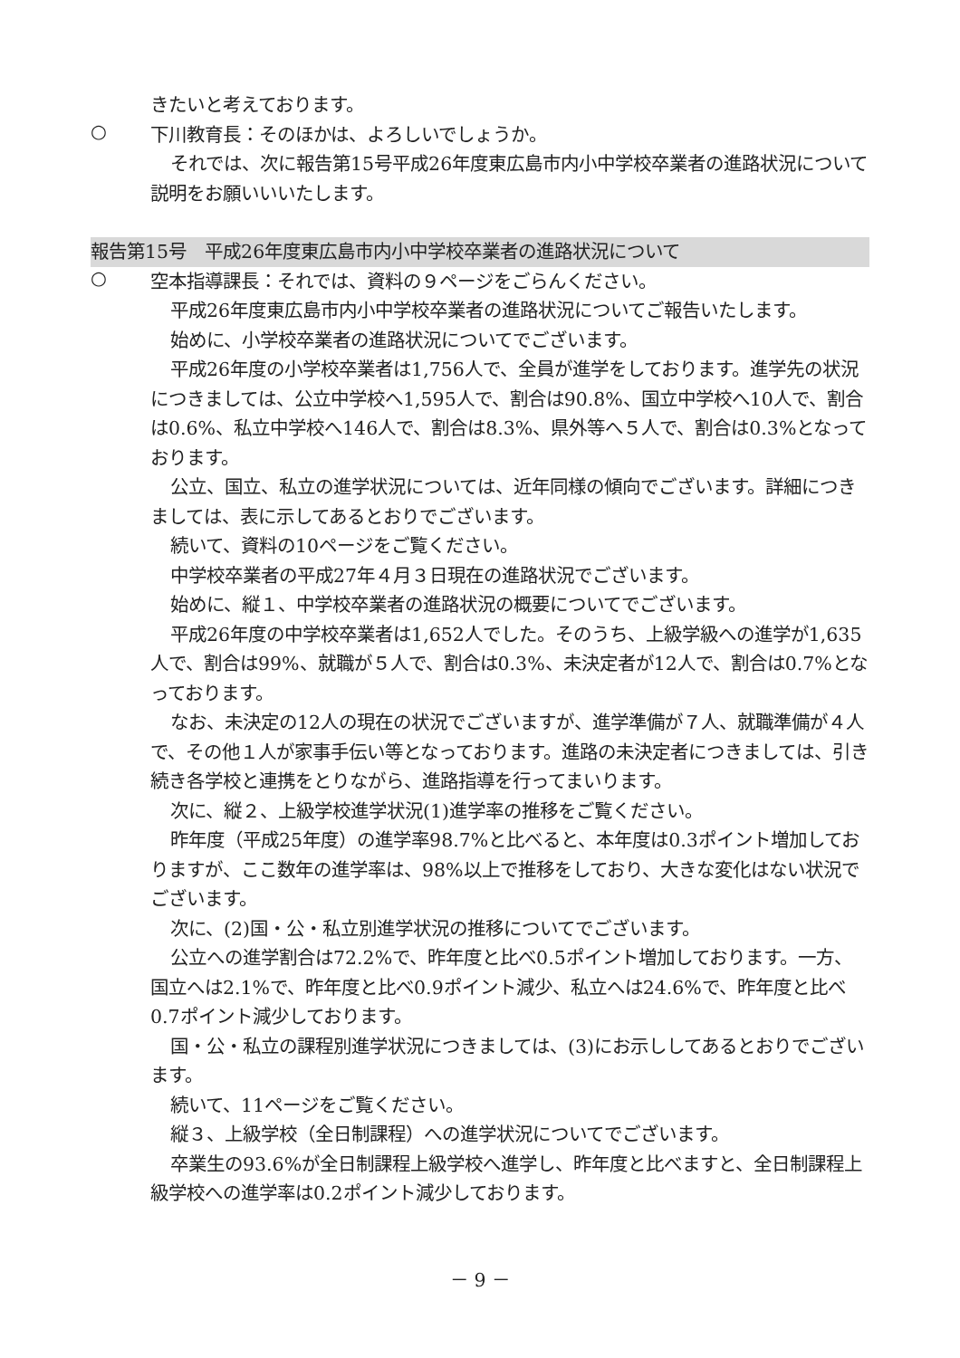きたいと考えております。
○
下川教育長：そのほかは、よろしいでしょうか。
それでは、次に報告第15号平成26年度東広島市内小中学校卒業者の進路状況について説明をお願いいいたします。
報告第15号　平成26年度東広島市内小中学校卒業者の進路状況について
○
空本指導課長：それでは、資料の９ページをごらんください。
平成26年度東広島市内小中学校卒業者の進路状況についてご報告いたします。
始めに、小学校卒業者の進路状況についてでございます。
平成26年度の小学校卒業者は1,756人で、全員が進学をしております。進学先の状況につきましては、公立中学校へ1,595人で、割合は90.8%、国立中学校へ10人で、割合は0.6%、私立中学校へ146人で、割合は8.3%、県外等へ５人で、割合は0.3%となっております。
公立、国立、私立の進学状況については、近年同様の傾向でございます。詳細につきましては、表に示してあるとおりでございます。
続いて、資料の10ページをご覧ください。
中学校卒業者の平成27年４月３日現在の進路状況でございます。
始めに、縦１、中学校卒業者の進路状況の概要についてでございます。
平成26年度の中学校卒業者は1,652人でした。そのうち、上級学級への進学が1,635人で、割合は99%、就職が５人で、割合は0.3%、未決定者が12人で、割合は0.7%となっております。
なお、未決定の12人の現在の状況でございますが、進学準備が７人、就職準備が４人で、その他１人が家事手伝い等となっております。進路の未決定者につきましては、引き続き各学校と連携をとりながら、進路指導を行ってまいります。
次に、縦２、上級学校進学状況(1)進学率の推移をご覧ください。
昨年度（平成25年度）の進学率98.7%と比べると、本年度は0.3ポイント増加しておりますが、ここ数年の進学率は、98%以上で推移をしており、大きな変化はない状況でございます。
次に、(2)国・公・私立別進学状況の推移についてでございます。
公立への進学割合は72.2%で、昨年度と比べ0.5ポイント増加しております。一方、国立へは2.1%で、昨年度と比べ0.9ポイント減少、私立へは24.6%で、昨年度と比べ0.7ポイント減少しております。
国・公・私立の課程別進学状況につきましては、(3)にお示ししてあるとおりでございます。
続いて、11ページをご覧ください。
縦３、上級学校（全日制課程）への進学状況についてでございます。
卒業生の93.6%が全日制課程上級学校へ進学し、昨年度と比べますと、全日制課程上級学校への進学率は0.2ポイント減少しております。
－ 9 －